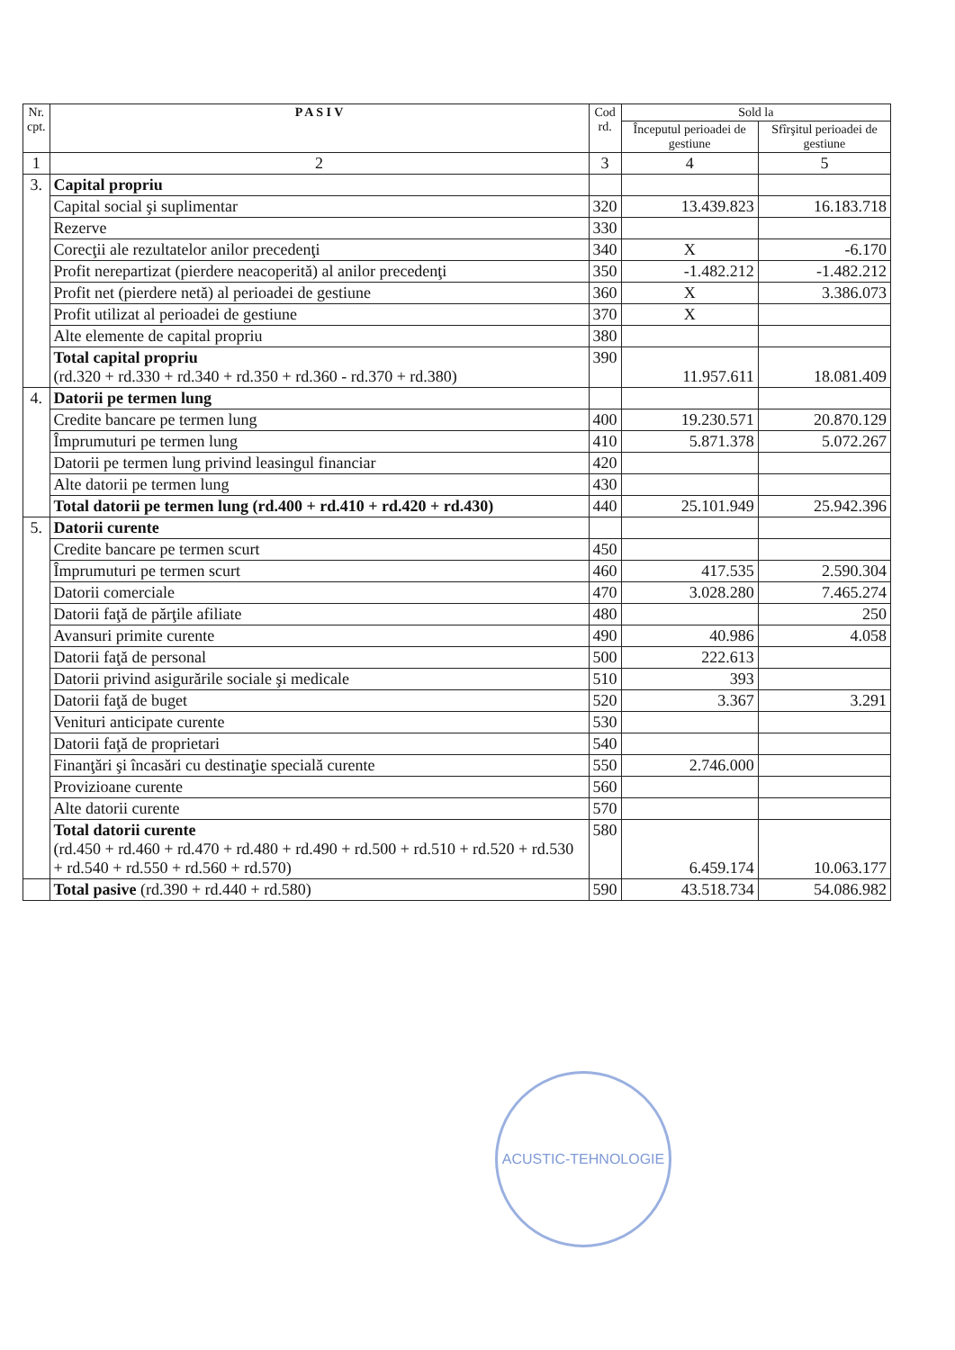| Nr. cpt. | P A S I V | Cod rd. | Sold la | |
| --- | --- | --- | --- | --- |
| | | | Începutul perioadei de gestiune | Sfîrşitul perioadei de gestiune |
| 1 | 2 | 3 | 4 | 5 |
| 3. | Capital propriu | | | |
| | Capital social şi suplimentar | 320 | 13.439.823 | 16.183.718 |
| | Rezerve | 330 | | |
| | Corecţii ale rezultatelor anilor precedenţi | 340 | X | -6.170 |
| | Profit nerepartizat (pierdere neacoperită) al anilor precedenţi | 350 | -1.482.212 | -1.482.212 |
| | Profit net (pierdere netă) al perioadei de gestiune | 360 | X | 3.386.073 |
| | Profit utilizat al perioadei de gestiune | 370 | X | |
| | Alte elemente de capital propriu | 380 | | |
| | Total capital propriu (rd.320 + rd.330 + rd.340 + rd.350 + rd.360 - rd.370 + rd.380) | 390 | 11.957.611 | 18.081.409 |
| 4. | Datorii pe termen lung | | | |
| | Credite bancare pe termen lung | 400 | 19.230.571 | 20.870.129 |
| | Împrumuturi pe termen lung | 410 | 5.871.378 | 5.072.267 |
| | Datorii pe termen lung privind leasingul financiar | 420 | | |
| | Alte datorii pe termen lung | 430 | | |
| | Total datorii pe termen lung (rd.400 + rd.410 + rd.420 + rd.430) | 440 | 25.101.949 | 25.942.396 |
| 5. | Datorii curente | | | |
| | Credite bancare pe termen scurt | 450 | | |
| | Împrumuturi pe termen scurt | 460 | 417.535 | 2.590.304 |
| | Datorii comerciale | 470 | 3.028.280 | 7.465.274 |
| | Datorii faţă de părţile afiliate | 480 | | 250 |
| | Avansuri primite curente | 490 | 40.986 | 4.058 |
| | Datorii faţă de personal | 500 | 222.613 | |
| | Datorii privind asigurările sociale şi medicale | 510 | 393 | |
| | Datorii faţă de buget | 520 | 3.367 | 3.291 |
| | Venituri anticipate curente | 530 | | |
| | Datorii faţă de proprietari | 540 | | |
| | Finanţări şi încasări cu destinaţie specială curente | 550 | 2.746.000 | |
| | Provizioane curente | 560 | | |
| | Alte datorii curente | 570 | | |
| | Total datorii curente (rd.450 + rd.460 + rd.470 + rd.480 + rd.490 + rd.500 + rd.510 + rd.520 + rd.530 + rd.540 + rd.550 + rd.560 + rd.570) | 580 | 6.459.174 | 10.063.177 |
| | Total pasive (rd.390 + rd.440 + rd.580) | 590 | 43.518.734 | 54.086.982 |
ACUSTIC-TEHNOLOGIE